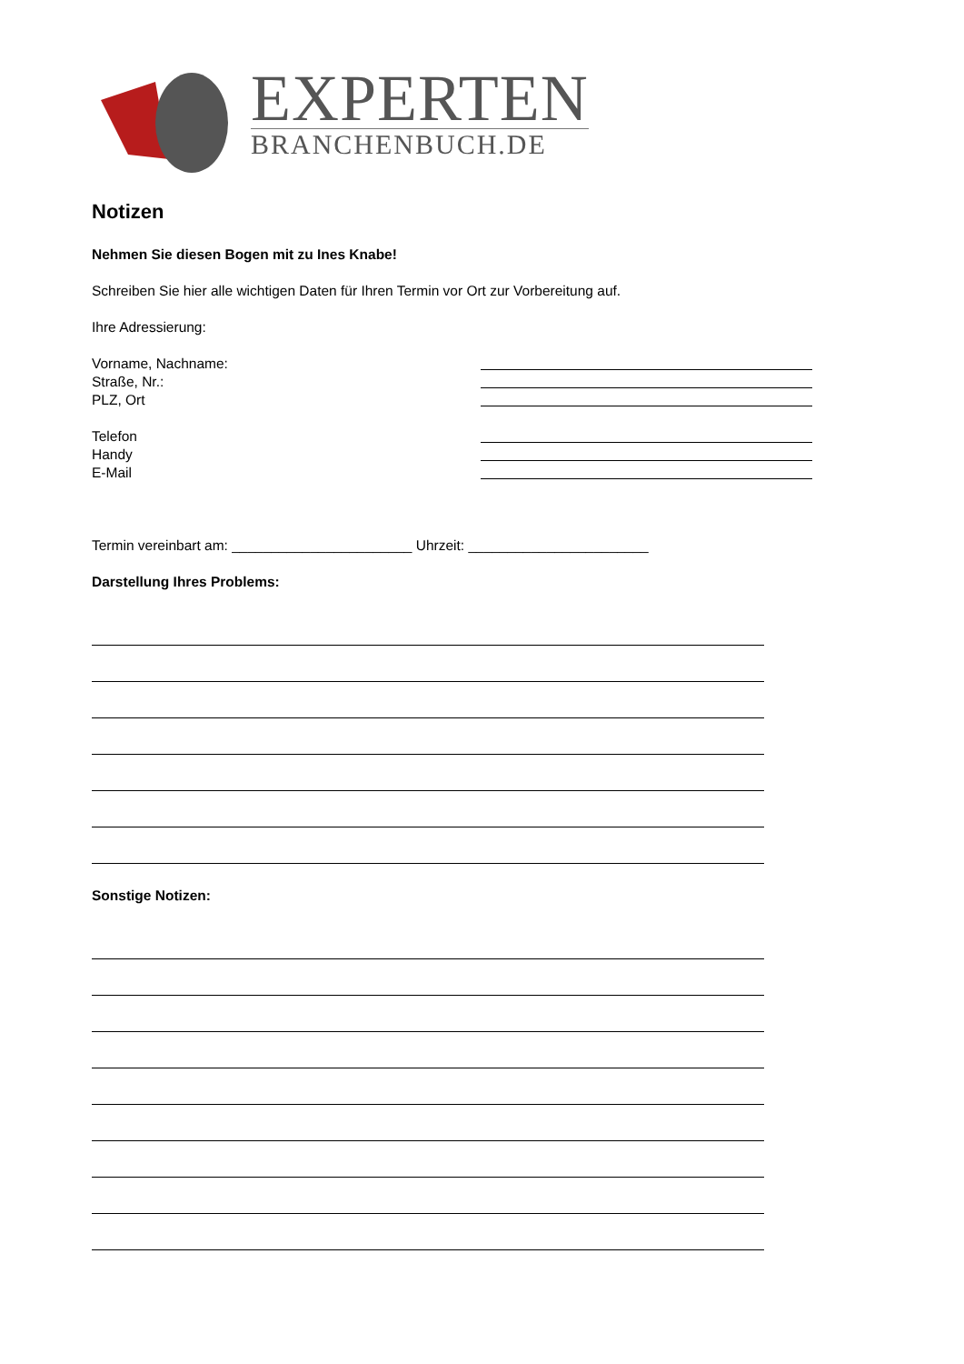EXPERTEN
BRANCHENBUCH.DE
Notizen
Nehmen Sie diesen Bogen mit zu Ines Knabe!
Schreiben Sie hier alle wichtigen Daten für Ihren Termin vor Ort zur Vorbereitung auf.
Ihre Adressierung:
Vorname, Nachname:
Straße, Nr.:
PLZ, Ort
Telefon
Handy
E-Mail
Termin vereinbart am: _______________________ Uhrzeit: _______________________
Darstellung Ihres Problems:
Sonstige Notizen: